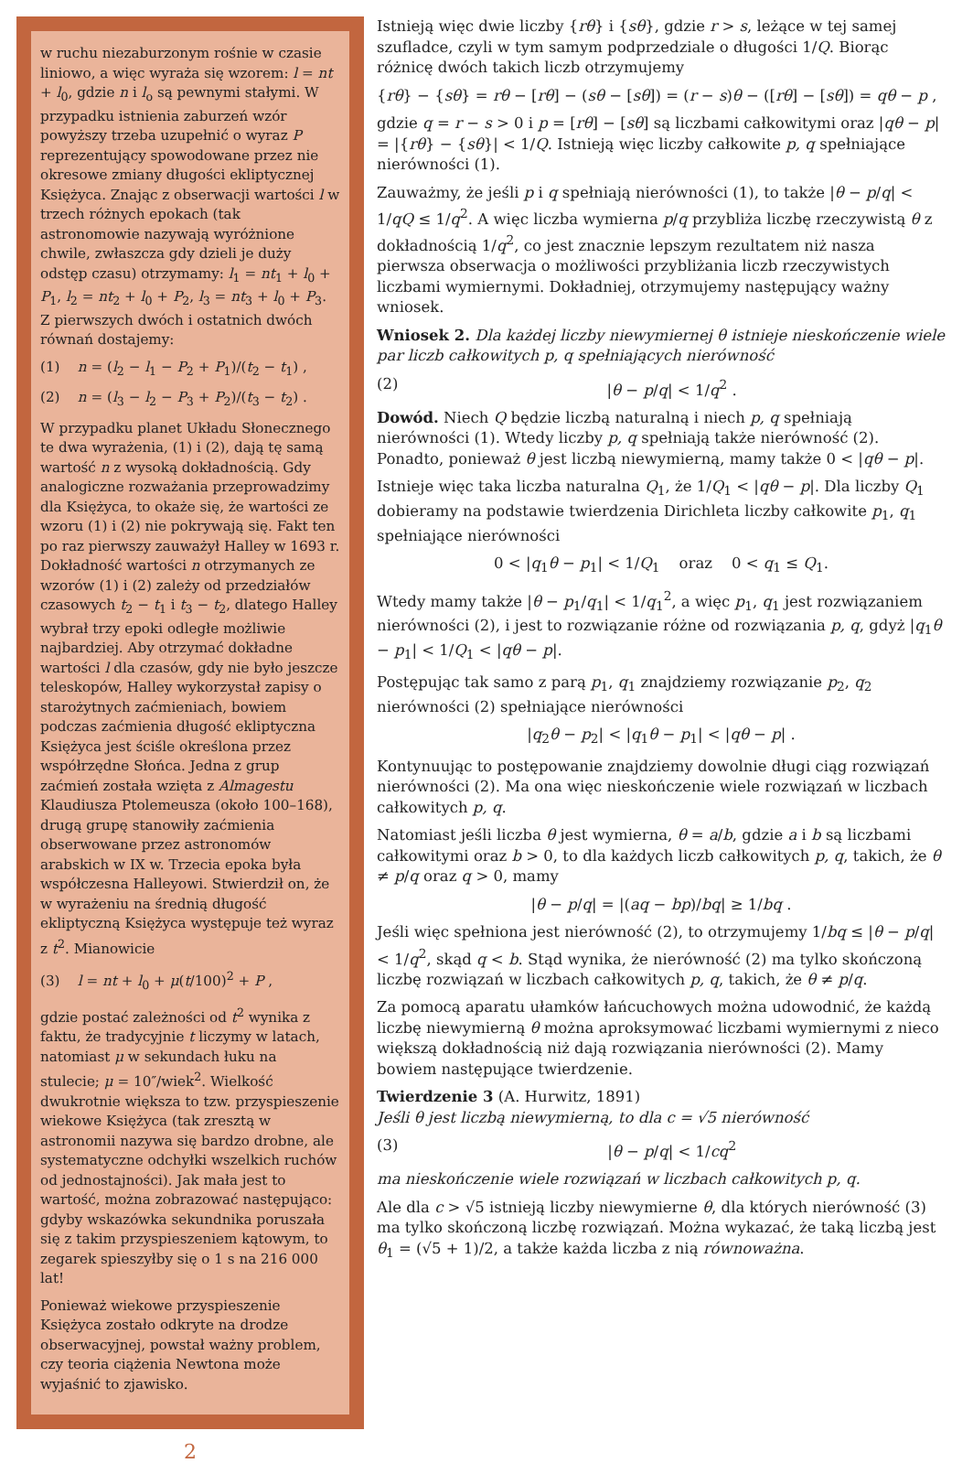w ruchu niezaburzonym rośnie w czasie liniowo, a więc wyraża się wzorem: l = nt + l<sub>0</sub>, gdzie n i l<sub>o</sub> są pewnymi stałymi. W przypadku istnienia zaburzeń wzór powyższy trzeba uzupełnić o wyraz P reprezentujący spowodowane przez nie okresowe zmiany długości ekliptycznej Księżyca. Znając z obserwacji wartości l w trzech różnych epokach (tak astronomowie nazywają wyróżnione chwile, zwłaszcza gdy dzieli je duży odstęp czasu) otrzymamy: l<sub>1</sub> = nt<sub>1</sub> + l<sub>0</sub> + P<sub>1</sub>, l<sub>2</sub> = nt<sub>2</sub> + l<sub>0</sub> + P<sub>2</sub>, l<sub>3</sub> = nt<sub>3</sub> + l<sub>0</sub> + P<sub>3</sub>. Z pierwszych dwóch i ostatnich dwóch równań dostajemy:
(1) n = (l<sub>2</sub> − l<sub>1</sub> − P<sub>2</sub> + P<sub>1</sub>)/(t<sub>2</sub> − t<sub>1</sub>) ,
(2) n = (l<sub>3</sub> − l<sub>2</sub> − P<sub>3</sub> + P<sub>2</sub>)/(t<sub>3</sub> − t<sub>2</sub>) .
W przypadku planet Układu Słonecznego te dwa wyrażenia, (1) i (2), dają tę samą wartość n z wysoką dokładnością. Gdy analogiczne rozważania przeprowadzimy dla Księżyca, to okaże się, że wartości ze wzoru (1) i (2) nie pokrywają się. Fakt ten po raz pierwszy zauważył Halley w 1693 r. Dokładność wartości n otrzymanych ze wzorów (1) i (2) zależy od przedziałów czasowych t<sub>2</sub> − t<sub>1</sub> i t<sub>3</sub> − t<sub>2</sub>, dlatego Halley wybrał trzy epoki odległe możliwie najbardziej. Aby otrzymać dokładne wartości l dla czasów, gdy nie było jeszcze teleskopów, Halley wykorzystał zapisy o starożytnych zaćmieniach, bowiem podczas zaćmienia długość ekliptyczna Księżyca jest ściśle określona przez współrzędne Słońca. Jedna z grup zaćmień została wzięta z Almagestu Klaudiusza Ptolemeusza (około 100–168), drugą grupę stanowiły zaćmienia obserwowane przez astronomów arabskich w IX w. Trzecia epoka była współczesna Halleyowi. Stwierdził on, że w wyrażeniu na średnią długość ekliptyczną Księżyca występuje też wyraz z t<sup>2</sup>. Mianowicie
(3) l = nt + l<sub>0</sub> + μ(t/100)<sup>2</sup> + P ,
gdzie postać zależności od t<sup>2</sup> wynika z faktu, że tradycyjnie t liczymy w latach, natomiast μ w sekundach łuku na stulecie; μ = 10″/wiek<sup>2</sup>. Wielkość dwukrotnie większa to tzw. przyspieszenie wiekowe Księżyca (tak zresztą w astronomii nazywa się bardzo drobne, ale systematyczne odchyłki wszelkich ruchów od jednostajności). Jak mała jest to wartość, można zobrazować następująco: gdyby wskazówka sekundnika poruszała się z takim przyspieszeniem kątowym, to zegarek spieszyłby się o 1 s na 216 000 lat!
Ponieważ wiekowe przyspieszenie Księżyca zostało odkryte na drodze obserwacyjnej, powstał ważny problem, czy teoria ciążenia Newtona może wyjaśnić to zjawisko.
Istnieją więc dwie liczby {rθ} i {sθ}, gdzie r > s, leżące w tej samej szufladce, czyli w tym samym podprzedziale o długości 1/Q. Biorąc różnicę dwóch takich liczb otrzymujemy
{rθ} − {sθ} = rθ − [rθ] − (sθ − [sθ]) = (r − s)θ − ([rθ] − [sθ]) = qθ − p ,
gdzie q = r − s > 0 i p = [rθ] − [sθ] są liczbami całkowitymi oraz |qθ − p| = |{rθ} − {sθ}| < 1/Q. Istnieją więc liczby całkowite p, q spełniające nierówności (1).
Zauważmy, że jeśli p i q spełniają nierówności (1), to także |θ − p/q| < 1/qQ ≤ 1/q<sup>2</sup>. A więc liczba wymierna p/q przybliża liczbę rzeczywistą θ z dokładnością 1/q<sup>2</sup>, co jest znacznie lepszym rezultatem niż nasza pierwsza obserwacja o możliwości przybliżania liczb rzeczywistych liczbami wymiernymi. Dokładniej, otrzymujemy następujący ważny wniosek.
Wniosek 2. Dla każdej liczby niewymiernej θ istnieje nieskończenie wiele par liczb całkowitych p, q spełniających nierówność
(2) |θ − p/q| < 1/q<sup>2</sup> .
Dowód. Niech Q będzie liczbą naturalną i niech p, q spełniają nierówności (1). Wtedy liczby p, q spełniają także nierówność (2). Ponadto, ponieważ θ jest liczbą niewymierną, mamy także 0 < |qθ − p|.
Istnieje więc taka liczba naturalna Q<sub>1</sub>, że 1/Q<sub>1</sub> < |qθ − p|. Dla liczby Q<sub>1</sub> dobieramy na podstawie twierdzenia Dirichleta liczby całkowite p<sub>1</sub>, q<sub>1</sub> spełniające nierówności
0 < |q<sub>1</sub>θ − p<sub>1</sub>| < 1/Q<sub>1</sub> oraz 0 < q<sub>1</sub> ≤ Q<sub>1</sub>.
Wtedy mamy także |θ − p<sub>1</sub>/q<sub>1</sub>| < 1/q<sub>1</sub><sup>2</sup>, a więc p<sub>1</sub>, q<sub>1</sub> jest rozwiązaniem nierówności (2), i jest to rozwiązanie różne od rozwiązania p, q, gdyż |q<sub>1</sub>θ − p<sub>1</sub>| < 1/Q<sub>1</sub> < |qθ − p|.
Postępując tak samo z parą p<sub>1</sub>, q<sub>1</sub> znajdziemy rozwiązanie p<sub>2</sub>, q<sub>2</sub> nierówności (2) spełniające nierówności
|q<sub>2</sub>θ − p<sub>2</sub>| < |q<sub>1</sub>θ − p<sub>1</sub>| < |qθ − p| .
Kontynuując to postępowanie znajdziemy dowolnie długi ciąg rozwiązań nierówności (2). Ma ona więc nieskończenie wiele rozwiązań w liczbach całkowitych p, q.
Natomiast jeśli liczba θ jest wymierna, θ = a/b, gdzie a i b są liczbami całkowitymi oraz b > 0, to dla każdych liczb całkowitych p, q, takich, że θ ≠ p/q oraz q > 0, mamy
|θ − p/q| = |(aq − bp)/bq| ≥ 1/bq .
Jeśli więc spełniona jest nierówność (2), to otrzymujemy 1/bq ≤ |θ − p/q| < 1/q<sup>2</sup>, skąd q < b. Stąd wynika, że nierówność (2) ma tylko skończoną liczbę rozwiązań w liczbach całkowitych p, q, takich, że θ ≠ p/q.
Za pomocą aparatu ułamków łańcuchowych można udowodnić, że każdą liczbę niewymierną θ można aproksymować liczbami wymiernymi z nieco większą dokładnością niż dają rozwiązania nierówności (2). Mamy bowiem następujące twierdzenie.
Twierdzenie 3 (A. Hurwitz, 1891)
Jeśli θ jest liczbą niewymierną, to dla c = √5 nierówność
(3) |θ − p/q| < 1/cq<sup>2</sup>
ma nieskończenie wiele rozwiązań w liczbach całkowitych p, q.
Ale dla c > √5 istnieją liczby niewymierne θ, dla których nierówność (3) ma tylko skończoną liczbę rozwiązań. Można wykazać, że taką liczbą jest θ<sub>1</sub> = (√5 + 1)/2, a także każda liczba z nią równoważna.
2